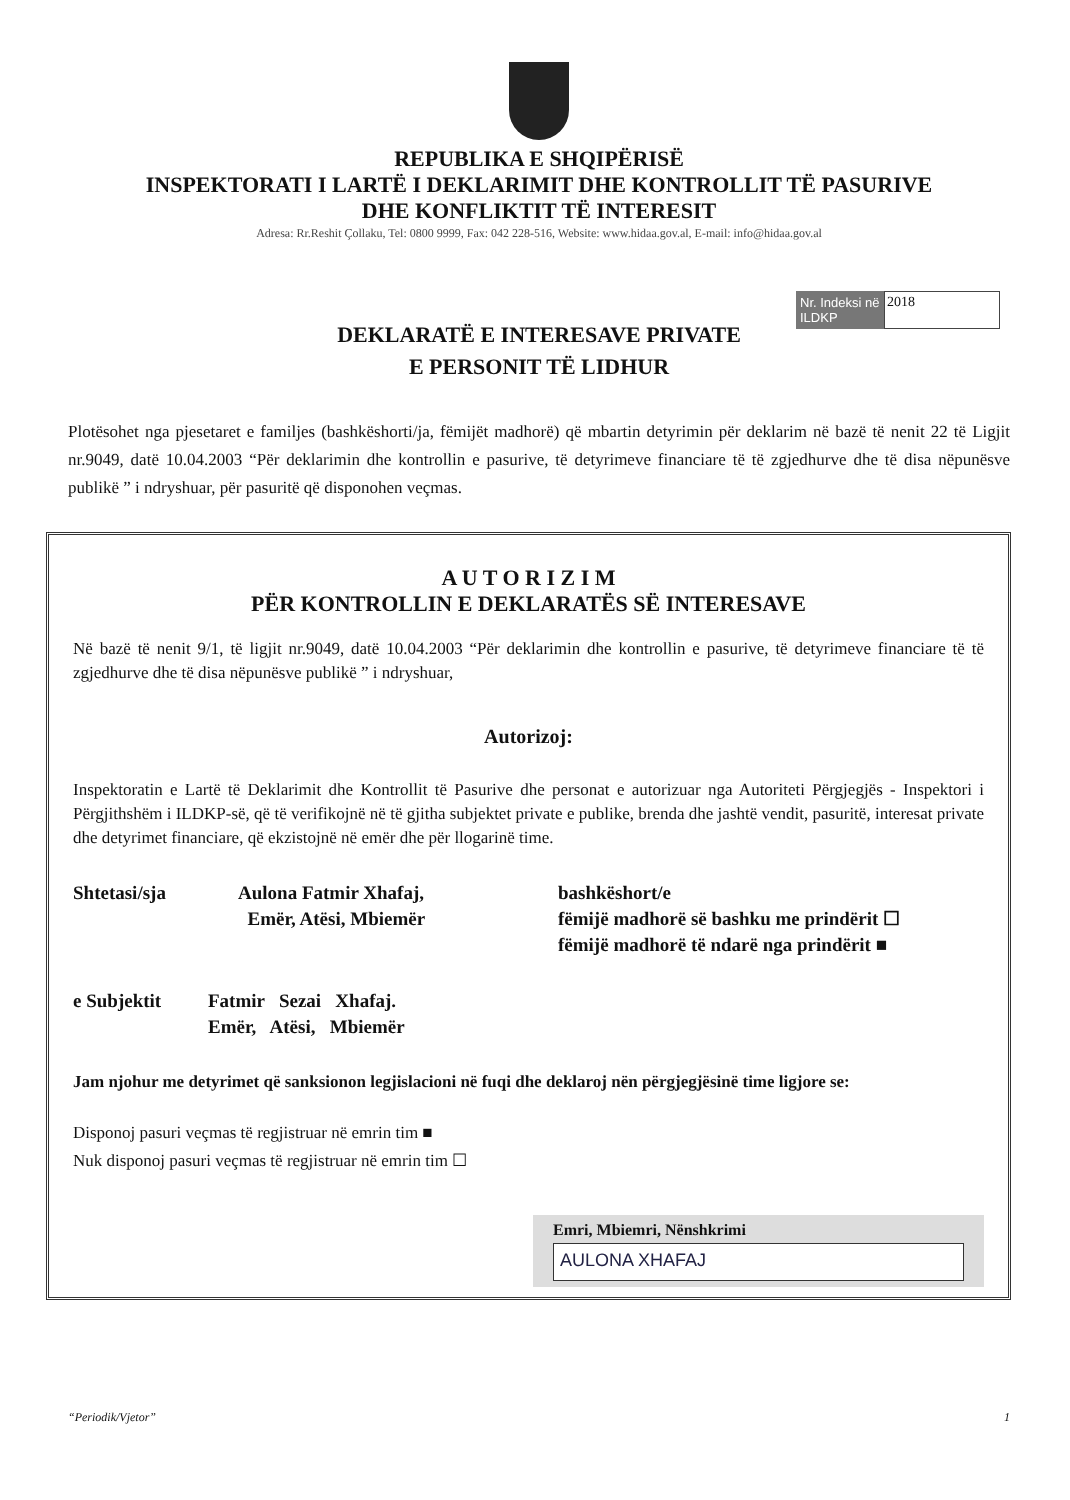REPUBLIKA E SHQIPËRISË
INSPEKTORATI I LARTË I DEKLARIMIT DHE KONTROLLIT TË PASURIVE
DHE KONFLIKTIT TË INTERESIT
Adresa: Rr.Reshit Çollaku, Tel: 0800 9999, Fax: 042 228-516, Website: www.hidaa.gov.al, E-mail: info@hidaa.gov.al
Nr. Indeksi në ILDKP
2018
DEKLARATË E INTERESAVE PRIVATE
E PERSONIT TË LIDHUR
Plotësohet nga pjesetaret e familjes (bashkëshorti/ja, fëmijët madhorë) që mbartin detyrimin për deklarim në bazë të nenit 22 të Ligjit nr.9049, datë 10.04.2003 “Për deklarimin dhe kontrollin e pasurive, të detyrimeve financiare të të zgjedhurve dhe të disa nëpunësve publikë ” i ndryshuar, për pasuritë që disponohen veçmas.
A U T O R I Z I M
PËR KONTROLLIN E DEKLARATËS SË INTERESAVE
Në bazë të nenit 9/1, të ligjit nr.9049, datë 10.04.2003 “Për deklarimin dhe kontrollin e pasurive, të detyrimeve financiare të të zgjedhurve dhe të disa nëpunësve publikë ” i ndryshuar,
Autorizoj:
Inspektoratin e Lartë të Deklarimit dhe Kontrollit të Pasurive dhe personat e autorizuar nga Autoriteti Përgjegjës - Inspektori i Përgjithshëm i ILDKP-së, që të verifikojnë në të gjitha subjektet private e publike, brenda dhe jashtë vendit, pasuritë, interesat private dhe detyrimet financiare, që ekzistojnë në emër dhe për llogarinë time.
Shtetasi/sja Aulona Fatmir Xhafaj,
Emër, Atësi, Mbiemër
bashkëshort/e
fëmijë madhorë së bashku me prindërit ☐
fëmijë madhorë të ndarë nga prindërit ■
e Subjektit Fatmir Sezai Xhafaj.
Emër, Atësi, Mbiemër
Jam njohur me detyrimet që sanksionon legjislacioni në fuqi dhe deklaroj nën përgjegjësinë time ligjore se:
Disponoj pasuri veçmas të regjistruar në emrin tim ■
Nuk disponoj pasuri veçmas të regjistruar në emrin tim ☐
Emri, Mbiemri, Nënshkrimi
AULONA XHAFAJ
“Periodik/Vjetor” 1